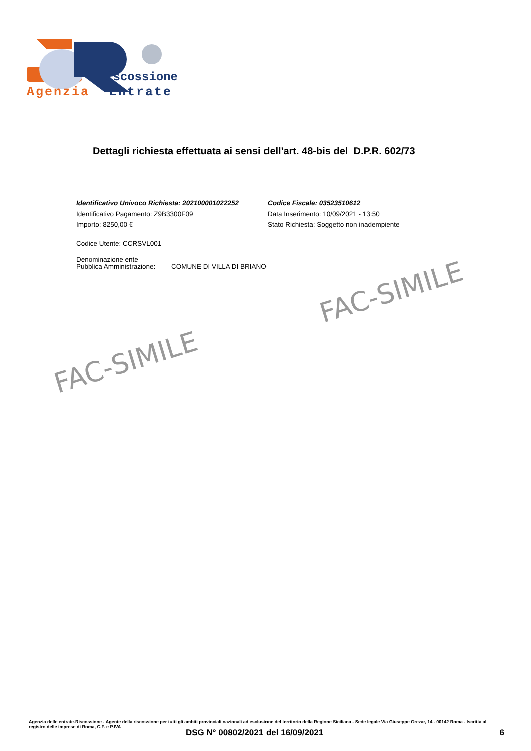iscossione
Agenzia
Entrate
Dettagli richiesta effettuata ai sensi dell'art. 48-bis del D.P.R. 602/73
Identificativo Univoco Richiesta: 202100001022252
Identificativo Pagamento: Z9B3300F09
Importo: 8250,00 €
Codice Fiscale: 03523510612
Data Inserimento: 10/09/2021 - 13:50
Stato Richiesta: Soggetto non inadempiente
Codice Utente: CCRSVL001
Denominazione ente
Pubblica Amministrazione:
COMUNE DI VILLA DI BRIANO
FAC-SIMILE
FAC-SIMILE
Agenzia delle entrate-Riscossione - Agente della riscossione per tutti gli ambiti provinciali nazionali ad esclusione del territorio della Regione Siciliana - Sede legale Via Giuseppe Grezar, 14 - 00142 Roma - Iscritta al registro delle imprese di Roma, C.F. e P.IVA
DSG N° 00802/2021 del 16/09/2021 6